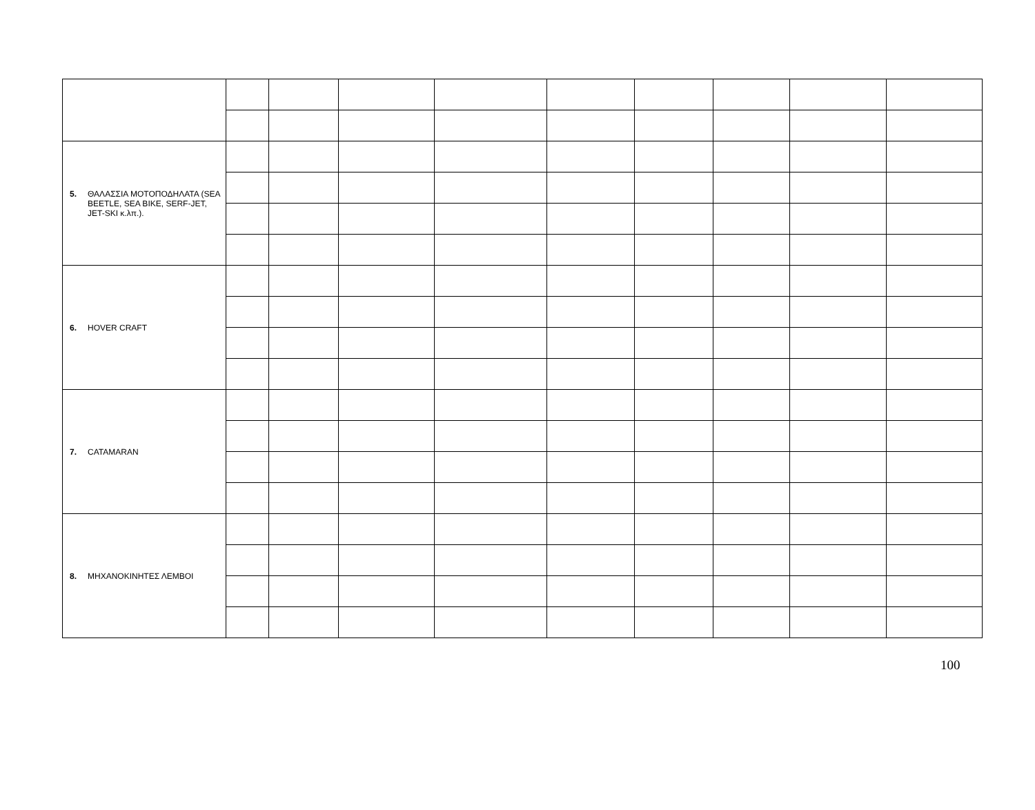| 5. ΘΑΛΑΣΣΙΑ ΜΟΤΟΠΟΔΗΛΑΤΑ (SEA BEETLE, SEA BIKE, SERF-JET, JET-SKI κ.λπ.). | | | | | | | | | |
| 6. HOVER CRAFT | | | | | | | | | |
| 7. CATAMARAN | | | | | | | | | |
| 8. ΜΗΧΑΝΟΚΙΝΗΤΕΣ ΛΕΜΒΟΙ | | | | | | | | | |
100